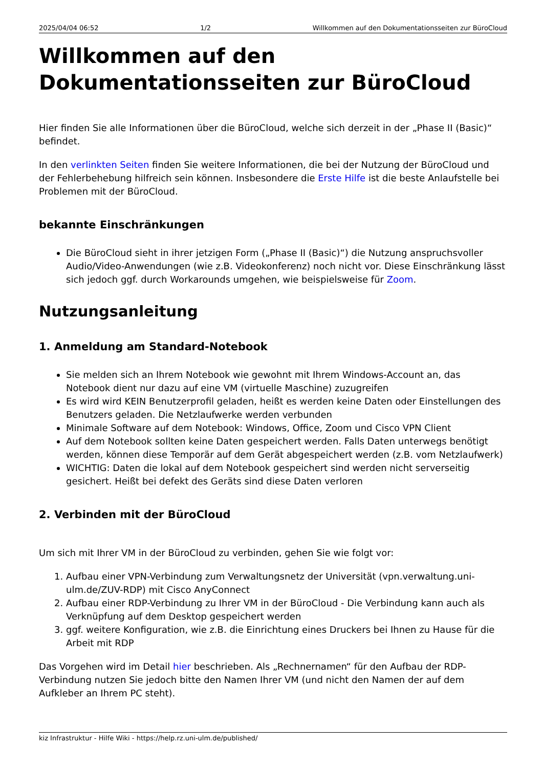2025/04/04 06:52 1/2 Willkommen auf den Dokumentationsseiten zur BüroCloud
Willkommen auf den Dokumentationsseiten zur BüroCloud
Hier finden Sie alle Informationen über die BüroCloud, welche sich derzeit in der „Phase II (Basic)“ befindet.
In den verlinkten Seiten finden Sie weitere Informationen, die bei der Nutzung der BüroCloud und der Fehlerbehebung hilfreich sein können. Insbesondere die Erste Hilfe ist die beste Anlaufstelle bei Problemen mit der BüroCloud.
bekannte Einschränkungen
Die BüroCloud sieht in ihrer jetzigen Form („Phase II (Basic)“) die Nutzung anspruchsvoller Audio/Video-Anwendungen (wie z.B. Videokonferenz) noch nicht vor. Diese Einschränkung lässt sich jedoch ggf. durch Workarounds umgehen, wie beispielsweise für Zoom.
Nutzungsanleitung
1. Anmeldung am Standard-Notebook
Sie melden sich an Ihrem Notebook wie gewohnt mit Ihrem Windows-Account an, das Notebook dient nur dazu auf eine VM (virtuelle Maschine) zuzugreifen
Es wird wird KEIN Benutzerprofil geladen, heißt es werden keine Daten oder Einstellungen des Benutzers geladen. Die Netzlaufwerke werden verbunden
Minimale Software auf dem Notebook: Windows, Office, Zoom und Cisco VPN Client
Auf dem Notebook sollten keine Daten gespeichert werden. Falls Daten unterwegs benötigt werden, können diese Temporär auf dem Gerät abgespeichert werden (z.B. vom Netzlaufwerk)
WICHTIG: Daten die lokal auf dem Notebook gespeichert sind werden nicht serverseitig gesichert. Heißt bei defekt des Geräts sind diese Daten verloren
2. Verbinden mit der BüroCloud
Um sich mit Ihrer VM in der BüroCloud zu verbinden, gehen Sie wie folgt vor:
1. Aufbau einer VPN-Verbindung zum Verwaltungsnetz der Universität (vpn.verwaltung.uni-ulm.de/ZUV-RDP) mit Cisco AnyConnect
2. Aufbau einer RDP-Verbindung zu Ihrer VM in der BüroCloud - Die Verbindung kann auch als Verknüpfung auf dem Desktop gespeichert werden
3. ggf. weitere Konfiguration, wie z.B. die Einrichtung eines Druckers bei Ihnen zu Hause für die Arbeit mit RDP
Das Vorgehen wird im Detail hier beschrieben. Als „Rechnernamen“ für den Aufbau der RDP-Verbindung nutzen Sie jedoch bitte den Namen Ihrer VM (und nicht den Namen der auf dem Aufkleber an Ihrem PC steht).
kiz Infrastruktur - Hilfe Wiki - https://help.rz.uni-ulm.de/published/